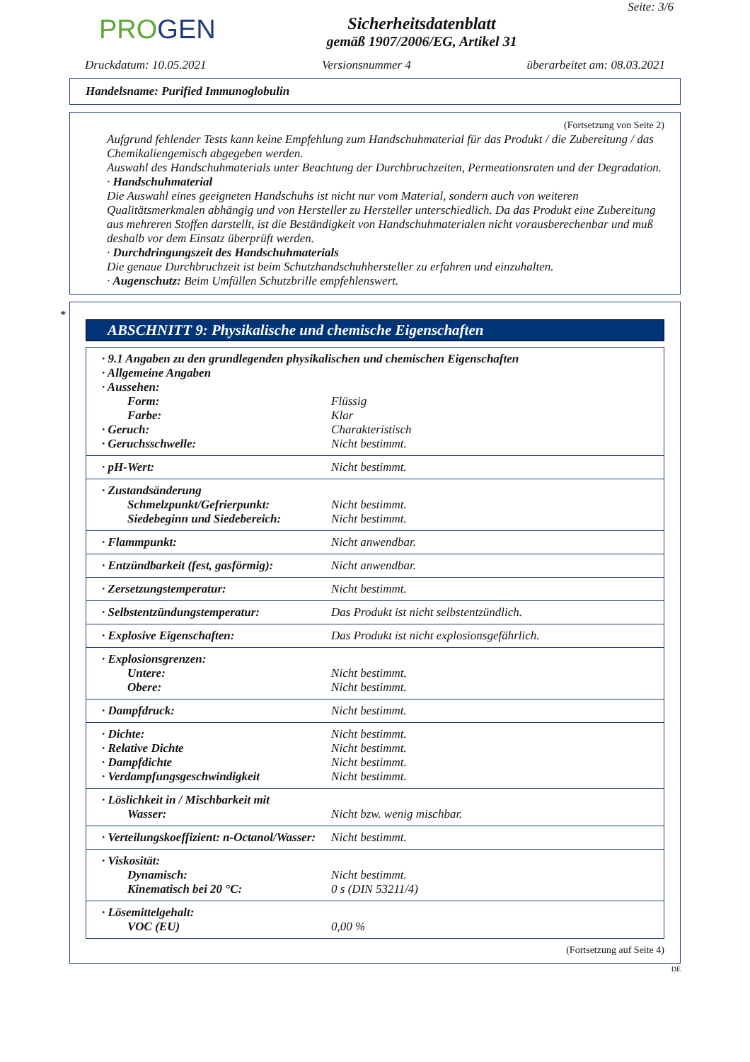PROGEN
Sicherheitsdatenblatt
gemäß 1907/2006/EG, Artikel 31
Seite: 3/6
Druckdatum: 10.05.2021 Versionsnummer 4 überarbeitet am: 08.03.2021
Handelsname: Purified Immunoglobulin
(Fortsetzung von Seite 2)
Aufgrund fehlender Tests kann keine Empfehlung zum Handschuhmaterial für das Produkt / die Zubereitung / das Chemikaliengemisch abgegeben werden.
Auswahl des Handschuhmaterials unter Beachtung der Durchbruchzeiten, Permeationsraten und der Degradation.
· Handschuhmaterial
Die Auswahl eines geeigneten Handschuhs ist nicht nur vom Material, sondern auch von weiteren Qualitätsmerkmalen abhängig und von Hersteller zu Hersteller unterschiedlich. Da das Produkt eine Zubereitung aus mehreren Stoffen darstellt, ist die Beständigkeit von Handschuhmaterialen nicht vorausberechenbar und muß deshalb vor dem Einsatz überprüft werden.
· Durchdringungszeit des Handschuhmaterials
Die genaue Durchbruchzeit ist beim Schutzhandschuhhersteller zu erfahren und einzuhalten.
· Augenschutz: Beim Umfüllen Schutzbrille empfehlenswert.
*
ABSCHNITT 9: Physikalische und chemische Eigenschaften
| · 9.1 Angaben zu den grundlegenden physikalischen und chemischen Eigenschaften | |
| · Allgemeine Angaben | |
| · Aussehen: | |
| Form: | Flüssig |
| Farbe: | Klar |
| · Geruch: | Charakteristisch |
| · Geruchsschwelle: | Nicht bestimmt. |
| · pH-Wert: | Nicht bestimmt. |
| · Zustandsänderung | |
| Schmelzpunkt/Gefrierpunkt: | Nicht bestimmt. |
| Siedebeginn und Siedebereich: | Nicht bestimmt. |
| · Flammpunkt: | Nicht anwendbar. |
| · Entzündbarkeit (fest, gasförmig): | Nicht anwendbar. |
| · Zersetzungstemperatur: | Nicht bestimmt. |
| · Selbstentzündungstemperatur: | Das Produkt ist nicht selbstentzündlich. |
| · Explosive Eigenschaften: | Das Produkt ist nicht explosionsgefährlich. |
| · Explosionsgrenzen: | |
| Untere: | Nicht bestimmt. |
| Obere: | Nicht bestimmt. |
| · Dampfdruck: | Nicht bestimmt. |
| · Dichte: | Nicht bestimmt. |
| · Relative Dichte | Nicht bestimmt. |
| · Dampfdichte | Nicht bestimmt. |
| · Verdampfungsgeschwindigkeit | Nicht bestimmt. |
| · Löslichkeit in / Mischbarkeit mit | |
| Wasser: | Nicht bzw. wenig mischbar. |
| · Verteilungskoeffizient: n-Octanol/Wasser: | Nicht bestimmt. |
| · Viskosität: | |
| Dynamisch: | Nicht bestimmt. |
| Kinematisch bei 20 °C: | 0 s (DIN 53211/4) |
| · Lösemittelgehalt: | |
| VOC (EU) | 0,00 % |
(Fortsetzung auf Seite 4)
DE